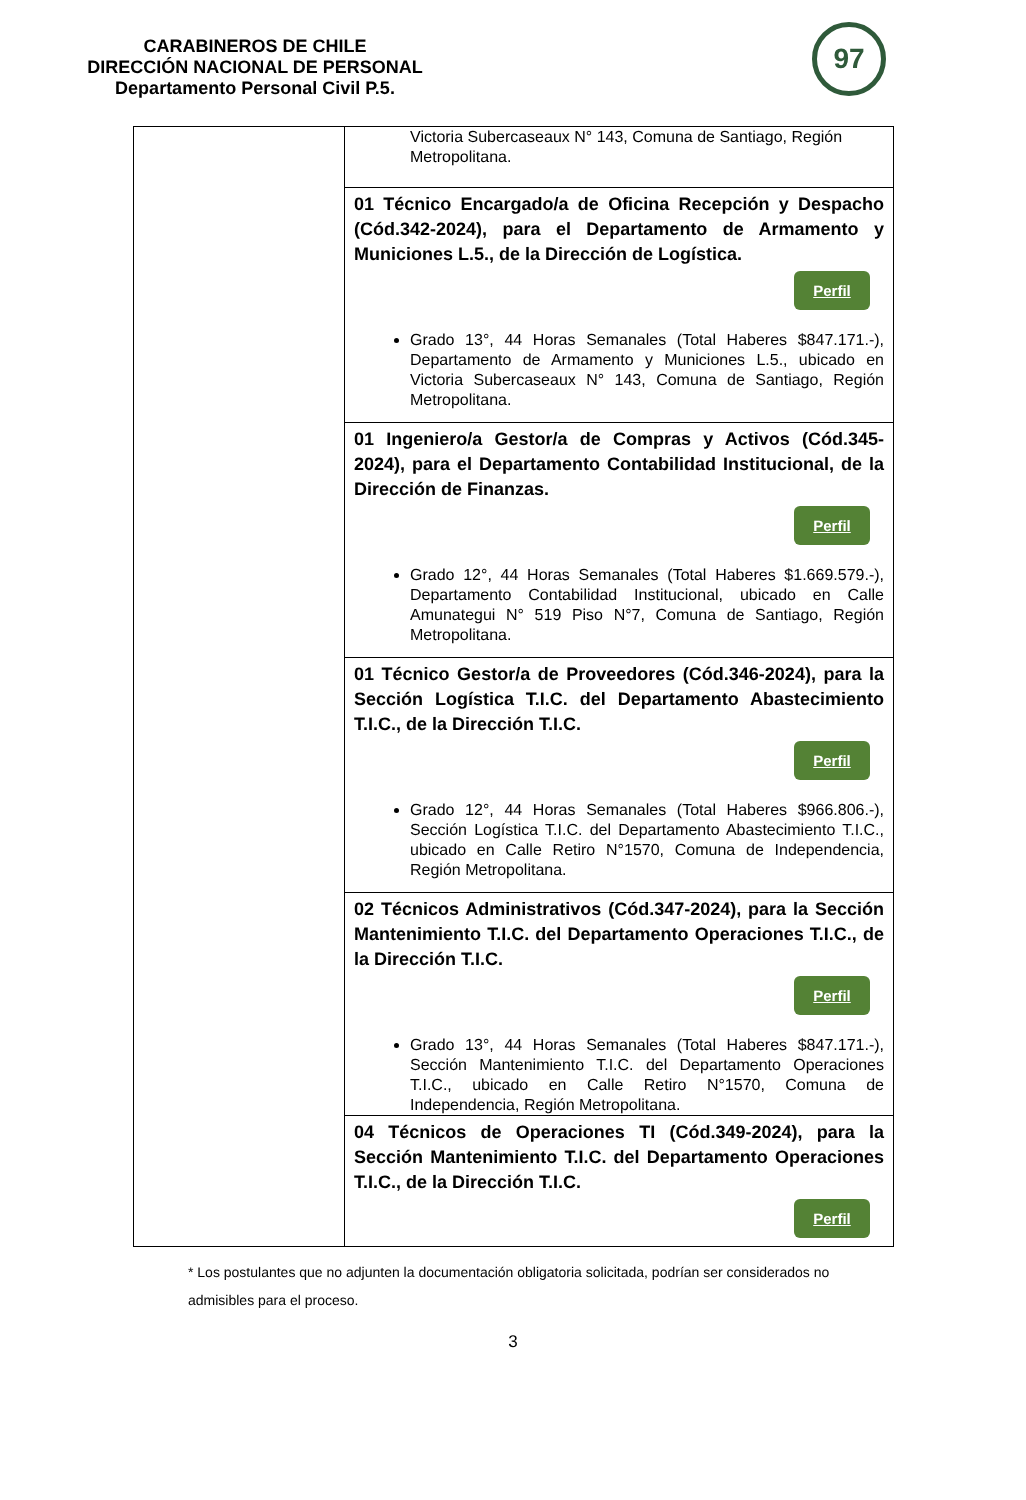CARABINEROS DE CHILE
DIRECCIÓN NACIONAL DE PERSONAL
Departamento Personal Civil P.5.
97
| | Victoria Subercaseaux N° 143, Comuna de Santiago, Región Metropolitana. |
| | 01 Técnico Encargado/a de Oficina Recepción y Despacho (Cód.342-2024), para el Departamento de Armamento y Municiones L.5., de la Dirección de Logística. Perfil Grado 13°, 44 Horas Semanales (Total Haberes $847.171.-), Departamento de Armamento y Municiones L.5., ubicado en Victoria Subercaseaux N° 143, Comuna de Santiago, Región Metropolitana. |
| | 01 Ingeniero/a Gestor/a de Compras y Activos (Cód.345-2024), para el Departamento Contabilidad Institucional, de la Dirección de Finanzas. Perfil Grado 12°, 44 Horas Semanales (Total Haberes $1.669.579.-), Departamento Contabilidad Institucional, ubicado en Calle Amunategui N° 519 Piso N°7, Comuna de Santiago, Región Metropolitana. |
| | 01 Técnico Gestor/a de Proveedores (Cód.346-2024), para la Sección Logística T.I.C. del Departamento Abastecimiento T.I.C., de la Dirección T.I.C. Perfil Grado 12°, 44 Horas Semanales (Total Haberes $966.806.-), Sección Logística T.I.C. del Departamento Abastecimiento T.I.C., ubicado en Calle Retiro N°1570, Comuna de Independencia, Región Metropolitana. |
| | 02 Técnicos Administrativos (Cód.347-2024), para la Sección Mantenimiento T.I.C. del Departamento Operaciones T.I.C., de la Dirección T.I.C. Perfil Grado 13°, 44 Horas Semanales (Total Haberes $847.171.-), Sección Mantenimiento T.I.C. del Departamento Operaciones T.I.C., ubicado en Calle Retiro N°1570, Comuna de Independencia, Región Metropolitana. |
| | 04 Técnicos de Operaciones TI (Cód.349-2024), para la Sección Mantenimiento T.I.C. del Departamento Operaciones T.I.C., de la Dirección T.I.C. Perfil |
* Los postulantes que no adjunten la documentación obligatoria solicitada, podrían ser considerados no admisibles para el proceso.
3